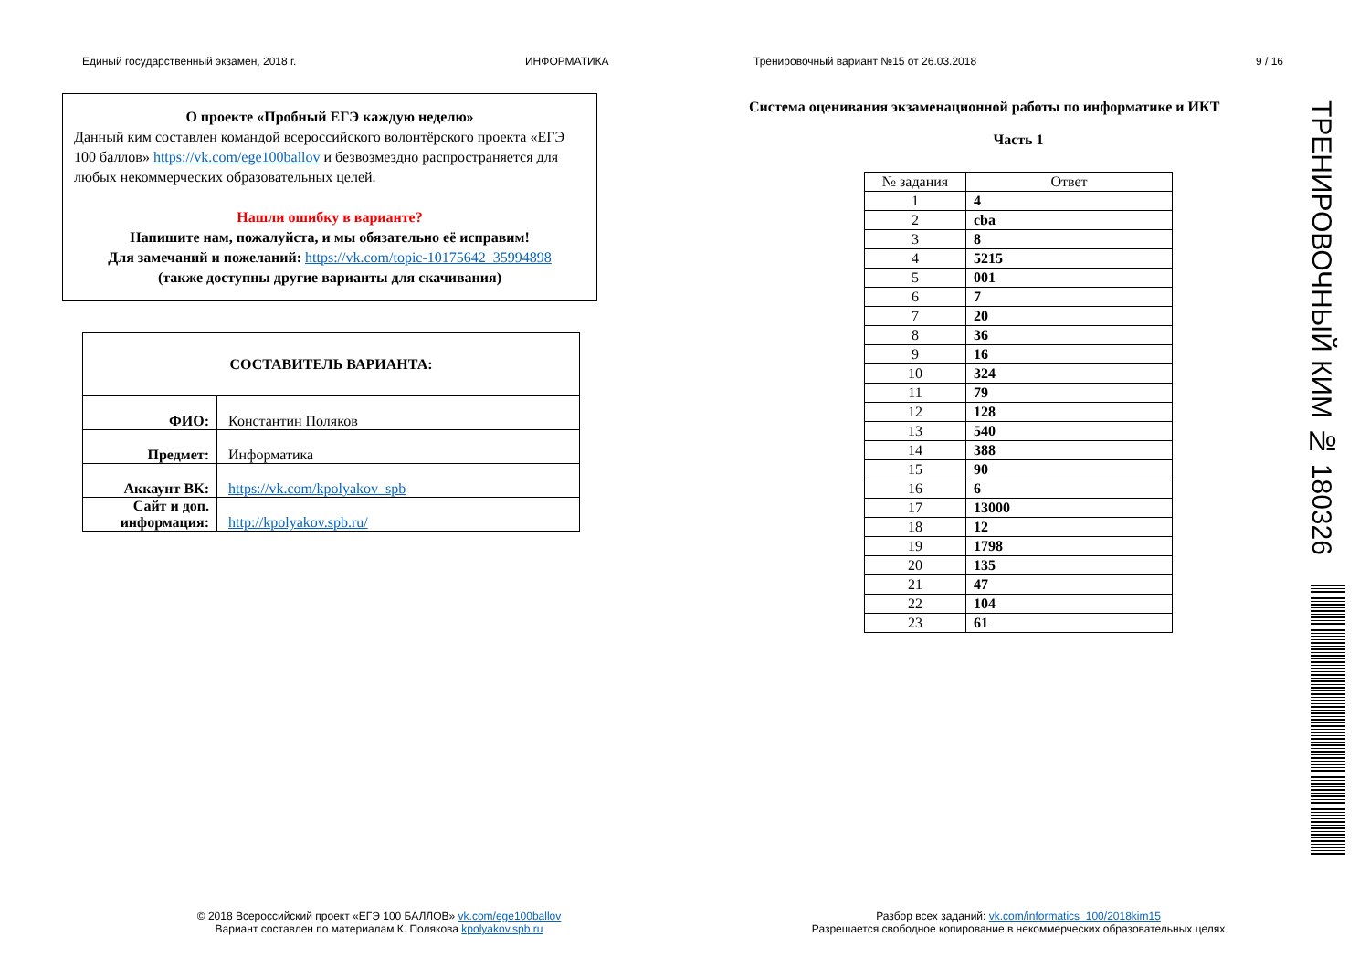Единый государственный экзамен, 2018 г. ИНФОРМАТИКА Тренировочный вариант №15 от 26.03.2018 9 / 16
О проекте «Пробный ЕГЭ каждую неделю»
Данный ким составлен командой всероссийского волонтёрского проекта «ЕГЭ 100 баллов» https://vk.com/ege100ballov и безвозмездно распространяется для любых некоммерческих образовательных целей.
Нашли ошибку в варианте?
Напишите нам, пожалуйста, и мы обязательно её исправим!
Для замечаний и пожеланий: https://vk.com/topic-10175642_35994898
(также доступны другие варианты для скачивания)
| СОСТАВИТЕЛЬ ВАРИАНТА: | |
| ФИО: | Константин Поляков |
| Предмет: | Информатика |
| Аккаунт ВК: | https://vk.com/kpolyakov_spb |
| Сайт и доп. информация: | http://kpolyakov.spb.ru/ |
Система оценивания экзаменационной работы по информатике и ИКТ
Часть 1
| № задания | Ответ |
| --- | --- |
| 1 | 4 |
| 2 | cba |
| 3 | 8 |
| 4 | 5215 |
| 5 | 001 |
| 6 | 7 |
| 7 | 20 |
| 8 | 36 |
| 9 | 16 |
| 10 | 324 |
| 11 | 79 |
| 12 | 128 |
| 13 | 540 |
| 14 | 388 |
| 15 | 90 |
| 16 | 6 |
| 17 | 13000 |
| 18 | 12 |
| 19 | 1798 |
| 20 | 135 |
| 21 | 47 |
| 22 | 104 |
| 23 | 61 |
ТРЕНИРОВОЧНЫЙ КИМ № 180326
© 2018 Всероссийский проект «ЕГЭ 100 БАЛЛОВ» vk.com/ege100ballov
Вариант составлен по материалам К. Полякова kpolyakov.spb.ru
Разбор всех заданий: vk.com/informatics_100/2018kim15
Разрешается свободное копирование в некоммерческих образовательных целях